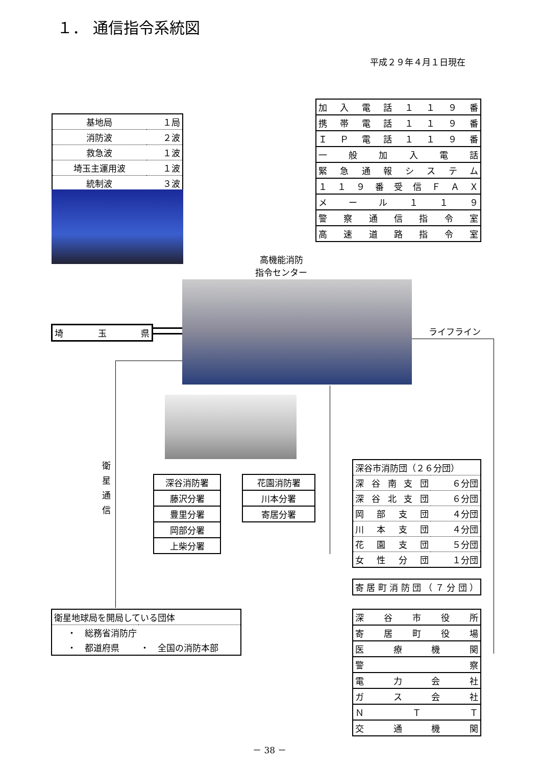１． 通信指令系統図
平成２９年４月１日現在
| 基地局 | １局 |
| 消防波 | ２波 |
| 救急波 | １波 |
| 埼玉主運用波 | １波 |
| 統制波 | ３波 |
| 加入電話１１９番 |
| 携帯電話１１９番 |
| ＩＰ電話１１９番 |
| 一般加入電話 |
| 緊急通報システム |
| １１９番受信ＦＡＸ |
| メール１１９ |
| 警察通信指令室 |
| 高速道路指令室 |
高機能消防
指令センター
| 埼玉県 |
ライフライン
衛星通信
| 深谷消防署 |
| 藤沢分署 |
| 豊里分署 |
| 岡部分署 |
| 上柴分署 |
| 花園消防署 |
| 川本分署 |
| 寄居分署 |
| 深谷市消防団（２６分団） | |
| 深谷南支団 | ６分団 |
| 深谷北支団 | ６分団 |
| 岡部支団 | ４分団 |
| 川本支団 | ４分団 |
| 花園支団 | ５分団 |
| 女性分団 | １分団 |
| 寄居町消防団（７分団） |
| 衛星地球局を開局している団体 | |
| ・ 総務省消防庁 | |
| ・ 都道府県 | ・ 全国の消防本部 |
| 深谷市役所 |
| 寄居町役場 |
| 医療機関 |
| 警察 |
| 電力会社 |
| ガス会社 |
| ＮＴＴ |
| 交通機関 |
－ 38 －